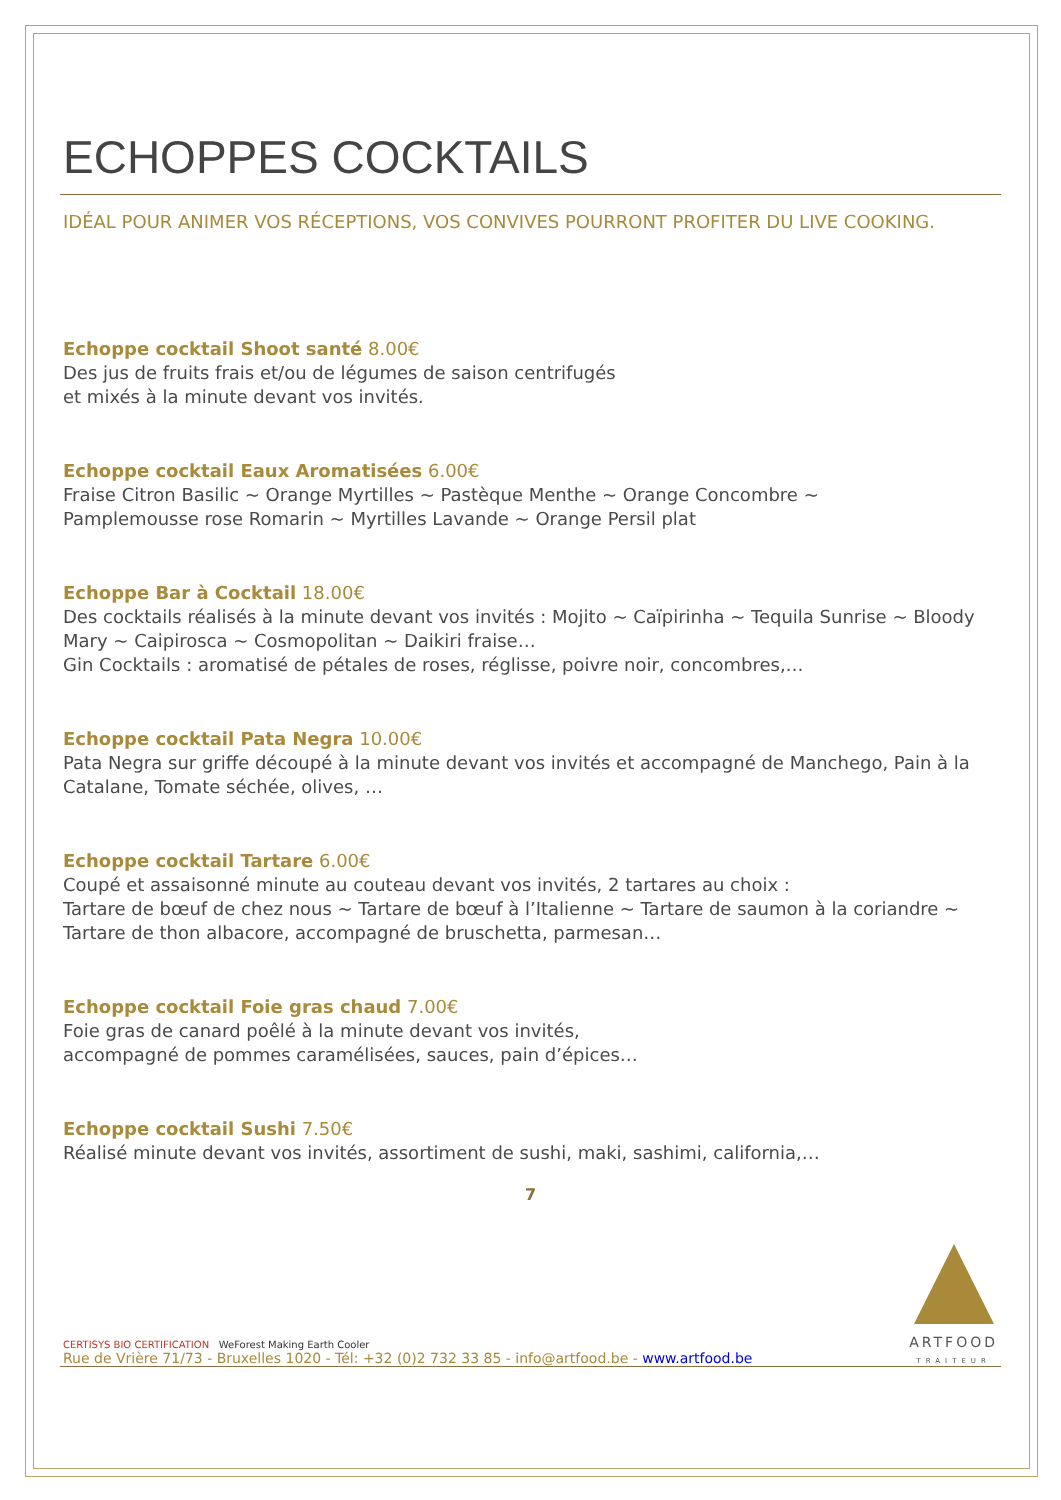ECHOPPES COCKTAILS
IDÉAL POUR ANIMER VOS RÉCEPTIONS, VOS CONVIVES POURRONT PROFITER DU LIVE COOKING.
Echoppe cocktail Shoot santé 8.00€
Des jus de fruits frais et/ou de légumes de saison centrifugés
et mixés à la minute devant vos invités.
Echoppe cocktail Eaux Aromatisées 6.00€
Fraise Citron Basilic ~ Orange Myrtilles ~ Pastèque Menthe ~ Orange Concombre ~
Pamplemousse rose Romarin ~ Myrtilles Lavande ~ Orange Persil plat
Echoppe Bar à Cocktail 18.00€
Des cocktails réalisés à la minute devant vos invités : Mojito ~ Caïpirinha ~ Tequila Sunrise ~ Bloody Mary ~ Caipirosca ~ Cosmopolitan ~ Daikiri fraise…
Gin Cocktails : aromatisé de pétales de roses, réglisse, poivre noir, concombres,…
Echoppe cocktail Pata Negra 10.00€
Pata Negra sur griffe découpé à la minute devant vos invités et accompagné de Manchego, Pain à la Catalane, Tomate séchée, olives, …
Echoppe cocktail Tartare 6.00€
Coupé et assaisonné minute au couteau devant vos invités, 2 tartares au choix :
Tartare de bœuf de chez nous ~ Tartare de bœuf à l’Italienne ~ Tartare de saumon à la coriandre ~ Tartare de thon albacore, accompagné de bruschetta, parmesan…
Echoppe cocktail Foie gras chaud 7.00€
Foie gras de canard poêlé à la minute devant vos invités,
accompagné de pommes caramélisées, sauces, pain d’épices…
Echoppe cocktail Sushi 7.50€
Réalisé minute devant vos invités, assortiment de sushi, maki, sashimi, california,…
7
CERTISYS BIO CERTIFICATION WeForest Making Earth Cooler
Rue de Vrière 71/73 - Bruxelles 1020 - Tél: +32 (0)2 732 33 85 - info@artfood.be - www.artfood.be
ARTFOOD
TRAITEUR